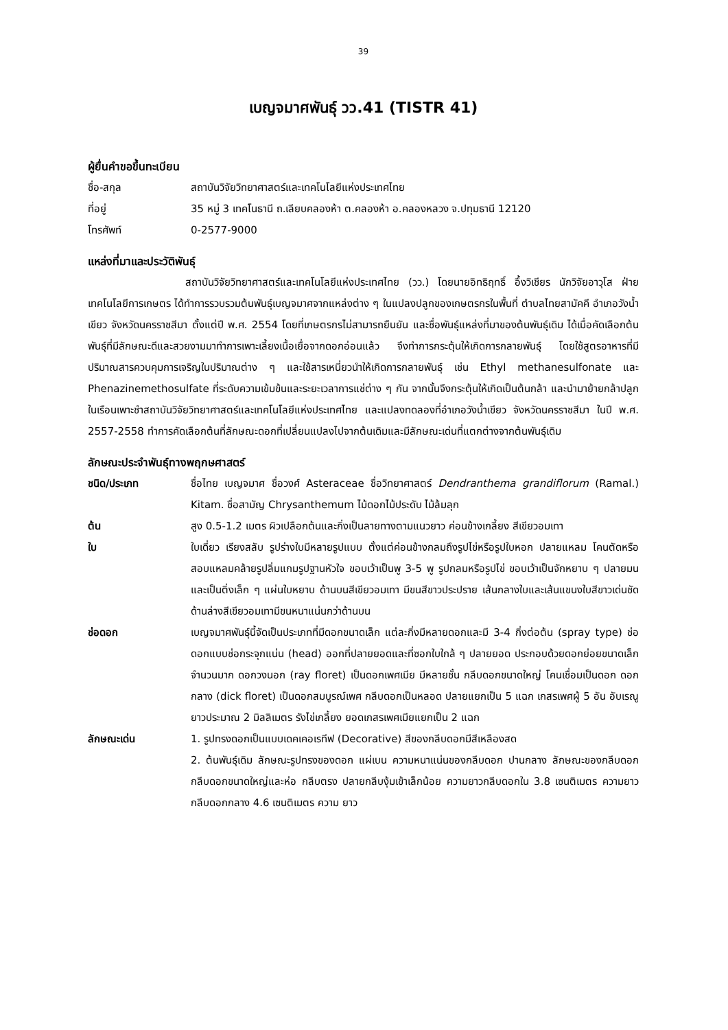39
เบญจมาศพันธุ์ วว.41 (TISTR 41)
ผู้ยื่นคำขอขึ้นทะเบียน
ชื่อ-สกุล สถาบันวิจัยวิทยาศาสตร์และเทคโนโลยีแห่งประเทศไทย
ที่อยู่ 35 หมู่ 3 เทคโนธานี ถ.เลียบคลองห้า ต.คลองห้า อ.คลองหลวง จ.ปทุมธานี 12120
โทรศัพท์ 0-2577-9000
แหล่งที่มาและประวัติพันธุ์
สถาบันวิจัยวิทยาศาสตร์และเทคโนโลยีแห่งประเทศไทย (วว.) โดยนายอิทธิฤทธิ์ อึ้งวิเชียร นักวิจัยอาวุโส ฝ่ายเทคโนโลยีการเกษตร ได้ทำการรวบรวมต้นพันธุ์เบญจมาศจากแหล่งต่าง ๆ ในแปลงปลูกของเกษตรกรในพื้นที่ ตำบลไทยสามัคคี อำเภอวังน้ำเขียว จังหวัดนครราชสีมา ตั้งแต่ปี พ.ศ. 2554 โดยที่เกษตรกรไม่สามารถยืนยัน และชื่อพันธุ์แหล่งที่มาของต้นพันธุ์เดิม ได้เมื่อคัดเลือกต้นพันธุ์ที่มีลักษณะดีและสวยงามมาทำการเพาะเลี้ยงเนื้อเยื่อจากดอกอ่อนแล้ว จึงทำการกระตุ้นให้เกิดการกลายพันธุ์ โดยใช้สูตรอาหารที่มีปริมาณสารควบคุมการเจริญในปริมาณต่าง ๆ และใช้สารเหนี่ยวนำให้เกิดการกลายพันธุ์ เช่น Ethyl methanesulfonate และ Phenazinemethosulfate ที่ระดับความเข้มข้นและระยะเวลาการแช่ต่าง ๆ กัน จากนั้นจึงกระตุ้นให้เกิดเป็นต้นกล้า และนำมาย้ายกล้าปลูกในเรือนเพาะชำสถาบันวิจัยวิทยาศาสตร์และเทคโนโลยีแห่งประเทศไทย และแปลงทดลองที่อำเภอวังน้ำเขียว จังหวัดนครราชสีมา ในปี พ.ศ. 2557-2558 ทำการคัดเลือกต้นที่ลักษณะดอกที่เปลี่ยนแปลงไปจากต้นเดิมและมีลักษณะเด่นที่แตกต่างจากต้นพันธุ์เดิม
ลักษณะประจำพันธุ์ทางพฤกษศาสตร์
ชนิด/ประเภท ชื่อไทย เบญจมาศ ชื่อวงศ์ Asteraceae ชื่อวิทยาศาสตร์ Dendranthema grandiflorum (Ramal.) Kitam. ชื่อสามัญ Chrysanthemum ไม้ดอกไม้ประดับ ไม้ล้มลุก
ต้น สูง 0.5-1.2 เมตร ผิวเปลือกต้นและกิ่งเป็นลายทางตามแนวยาว ค่อนข้างเกลี้ยง สีเขียวอมเทา
ใบ ใบเดี่ยว เรียงสลับ รูปร่างใบมีหลายรูปแบบ ตั้งแต่ค่อนข้างกลมถึงรูปไข่หรือรูปใบหอก ปลายแหลม โคนตัดหรือสอบแหลมคล้ายรูปลิ่มแกมรูปฐานหัวใจ ขอบเว้าเป็นพู 3-5 พู รูปกลมหรือรูปไข่ ขอบเว้าเป็นจักหยาบ ๆ ปลายมนและเป็นติ่งเล็ก ๆ แผ่นใบหยาบ ด้านบนสีเขียวอมเทา มีขนสีขาวประปราย เส้นกลางใบและเส้นแขนงใบสีขาวเด่นชัด ด้านล่างสีเขียวอมเทามีขนหนาแน่นกว่าด้านบน
ช่อดอก เบญจมาศพันธุ์นี้จัดเป็นประเภทที่มีดอกขนาดเล็ก แต่ละกิ่งมีหลายดอกและมี 3-4 กิ่งต่อต้น (spray type) ช่อดอกแบบช่อกระจุกแน่น (head) ออกที่ปลายยอดและที่ซอกใบใกล้ ๆ ปลายยอด ประกอบด้วยดอกย่อยขนาดเล็กจำนวนมาก ดอกวงนอก (ray floret) เป็นดอกเพศเมีย มีหลายชั้น กลีบดอกขนาดใหญ่ โคนเชื่อมเป็นดอก ดอกกลาง (dick floret) เป็นดอกสมบูรณ์เพศ กลีบดอกเป็นหลอด ปลายแยกเป็น 5 แฉก เกสรเพศผู้ 5 อัน อับเรณูยาวประมาณ 2 มิลลิเมตร รังไข่เกลี้ยง ยอดเกสรเพศเมียแยกเป็น 2 แฉก
ลักษณะเด่น 1. รูปทรงดอกเป็นแบบเดคเคอเรทีฟ (Decorative) สีของกลีบดอกมีสีเหลืองสด
2. ต้นพันธุ์เดิม ลักษณะรูปทรงของดอก แผ่เบน ความหนาแน่นของกลีบดอก ปานกลาง ลักษณะของกลีบดอก กลีบดอกขนาดใหญ่และห่อ กลีบตรง ปลายกลีบงุ้มเข้าเล็กน้อย ความยาวกลีบดอกใน 3.8 เซนติเมตร ความยาวกลีบดอกกลาง 4.6 เซนติเมตร ความ ยาว